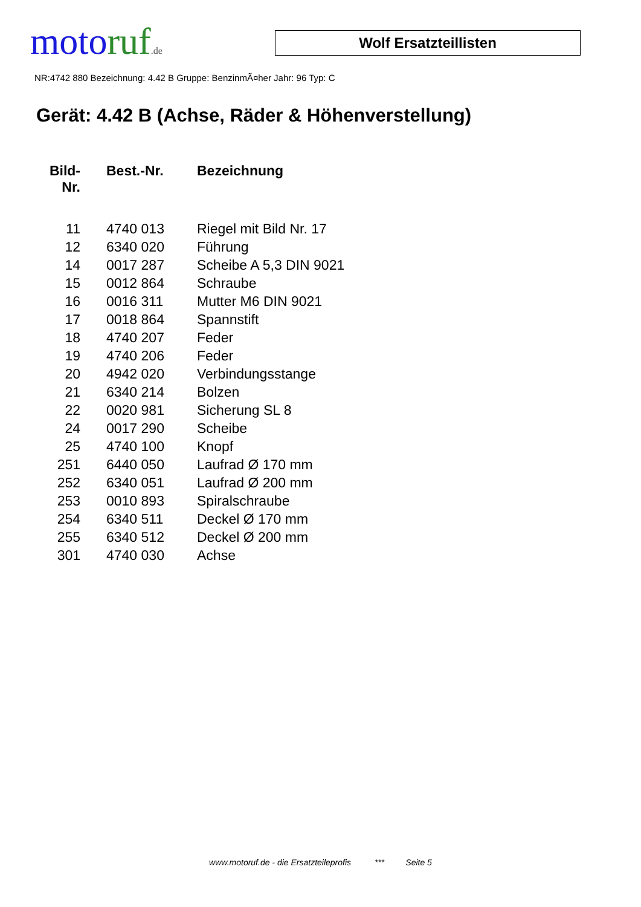moto ruf.de
Wolf Ersatzteillisten
NR:4742 880 Bezeichnung: 4.42 B Gruppe: BenzinmÃ¤her Jahr: 96 Typ: C
Gerät: 4.42 B (Achse, Räder & Höhenverstellung)
| Bild- Nr. | Best.-Nr. | Bezeichnung |
| --- | --- | --- |
| 11 | 4740 013 | Riegel mit Bild Nr. 17 |
| 12 | 6340 020 | Führung |
| 14 | 0017 287 | Scheibe A 5,3 DIN 9021 |
| 15 | 0012 864 | Schraube |
| 16 | 0016 311 | Mutter M6 DIN 9021 |
| 17 | 0018 864 | Spannstift |
| 18 | 4740 207 | Feder |
| 19 | 4740 206 | Feder |
| 20 | 4942 020 | Verbindungsstange |
| 21 | 6340 214 | Bolzen |
| 22 | 0020 981 | Sicherung SL 8 |
| 24 | 0017 290 | Scheibe |
| 25 | 4740 100 | Knopf |
| 251 | 6440 050 | Laufrad Ø 170 mm |
| 252 | 6340 051 | Laufrad Ø 200 mm |
| 253 | 0010 893 | Spiralschraube |
| 254 | 6340 511 | Deckel Ø 170 mm |
| 255 | 6340 512 | Deckel Ø 200 mm |
| 301 | 4740 030 | Achse |
www.motoruf.de - die Ersatzteileprofis *** Seite 5